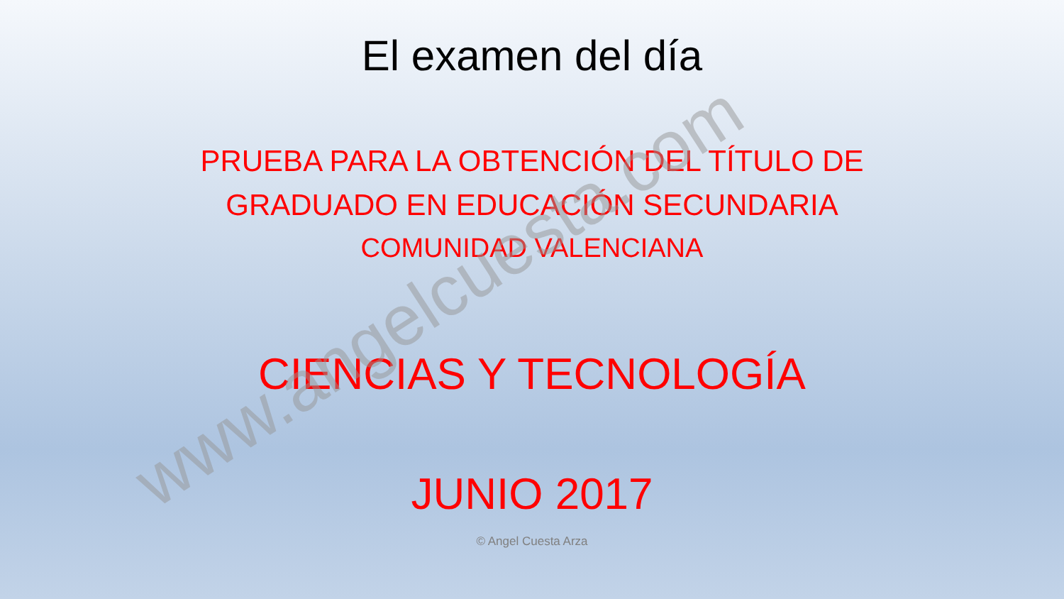El examen del día
PRUEBA PARA LA OBTENCIÓN DEL TÍTULO DE
GRADUADO EN EDUCACIÓN SECUNDARIA
COMUNIDAD VALENCIANA
CIENCIAS Y TECNOLOGÍA
JUNIO 2017
© Angel Cuesta Arza
www.angelcuesta.com